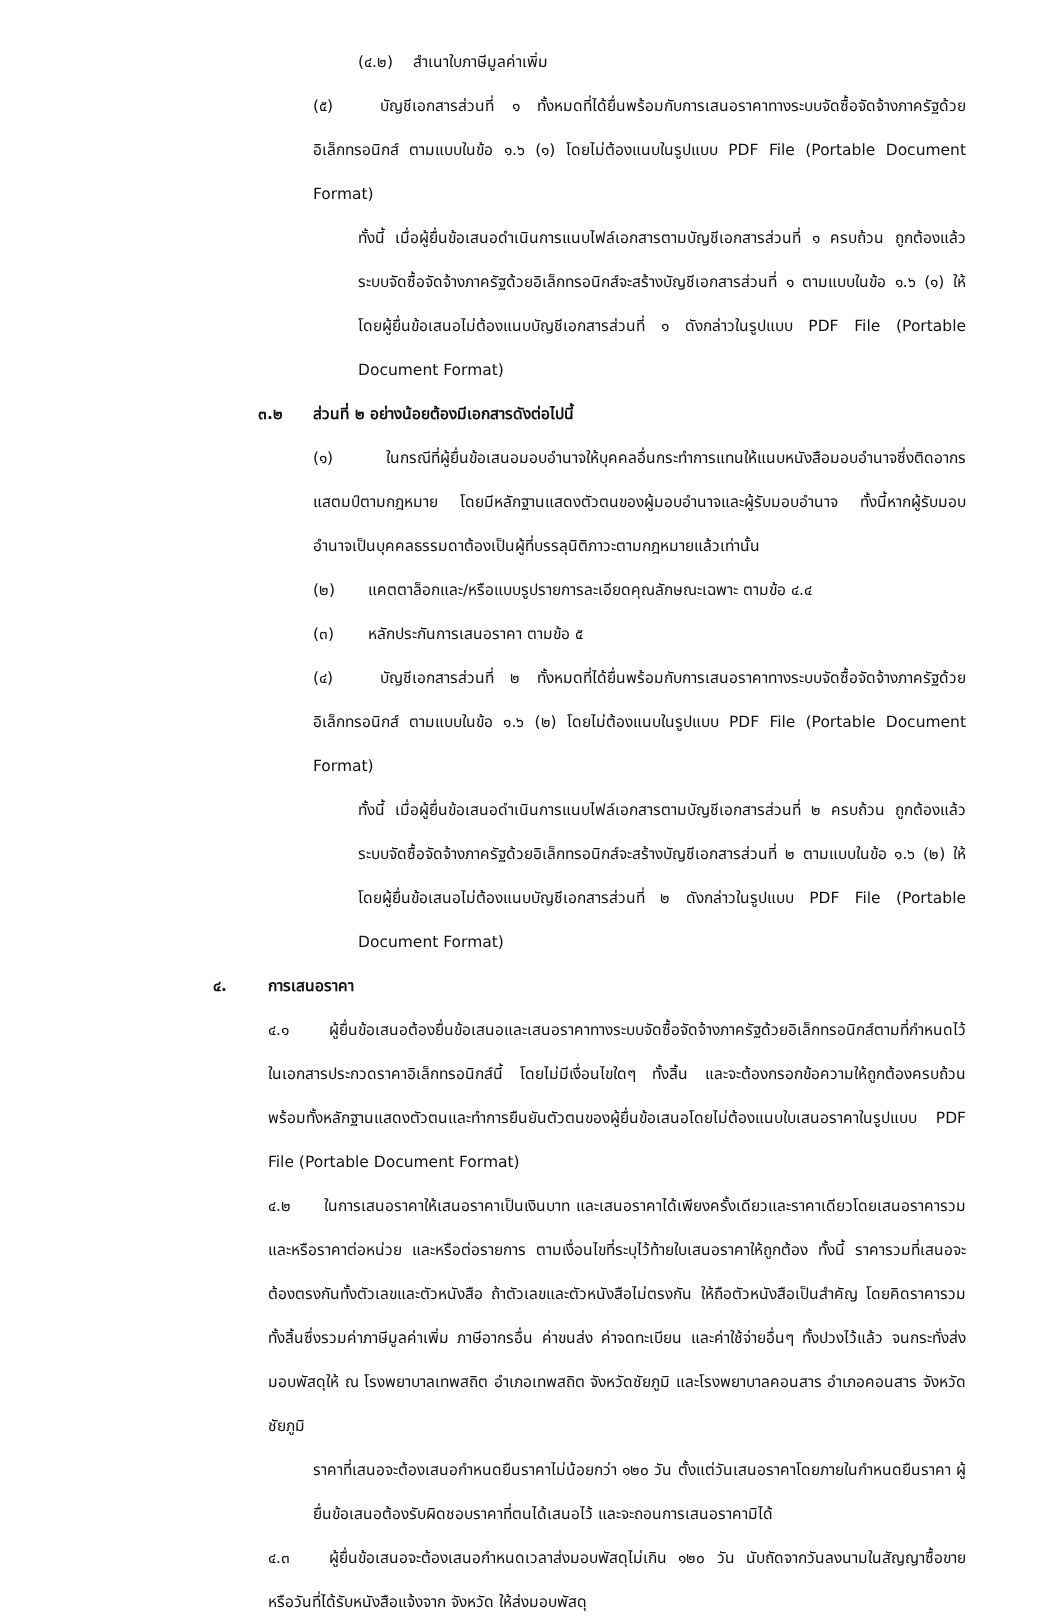(๔.๒) สำเนาใบภาษีมูลค่าเพิ่ม
(๕) บัญชีเอกสารส่วนที่ ๑ ทั้งหมดที่ได้ยื่นพร้อมกับการเสนอราคาทางระบบจัดซื้อจัดจ้างภาครัฐด้วยอิเล็กทรอนิกส์ ตามแบบในข้อ ๑.๖ (๑) โดยไม่ต้องแนบในรูปแบบ PDF File (Portable Document Format)
ทั้งนี้ เมื่อผู้ยื่นข้อเสนอดำเนินการแนบไฟล์เอกสารตามบัญชีเอกสารส่วนที่ ๑ ครบถ้วน ถูกต้องแล้ว ระบบจัดซื้อจัดจ้างภาครัฐด้วยอิเล็กทรอนิกส์จะสร้างบัญชีเอกสารส่วนที่ ๑ ตามแบบในข้อ ๑.๖ (๑) ให้โดยผู้ยื่นข้อเสนอไม่ต้องแนบบัญชีเอกสารส่วนที่ ๑ ดังกล่าวในรูปแบบ PDF File (Portable Document Format)
๓.๒ ส่วนที่ ๒ อย่างน้อยต้องมีเอกสารดังต่อไปนี้
(๑) ในกรณีที่ผู้ยื่นข้อเสนอมอบอำนาจให้บุคคลอื่นกระทำการแทนให้แนบหนังสือมอบอำนาจซึ่งติดอากรแสตมป์ตามกฎหมาย โดยมีหลักฐานแสดงตัวตนของผู้มอบอำนาจและผู้รับมอบอำนาจ ทั้งนี้หากผู้รับมอบอำนาจเป็นบุคคลธรรมดาต้องเป็นผู้ที่บรรลุนิติภาวะตามกฎหมายแล้วเท่านั้น
(๒) แคตตาล็อกและ/หรือแบบรูปรายการละเอียดคุณลักษณะเฉพาะ ตามข้อ ๔.๔
(๓) หลักประกันการเสนอราคา ตามข้อ ๕
(๔) บัญชีเอกสารส่วนที่ ๒ ทั้งหมดที่ได้ยื่นพร้อมกับการเสนอราคาทางระบบจัดซื้อจัดจ้างภาครัฐด้วยอิเล็กทรอนิกส์ ตามแบบในข้อ ๑.๖ (๒) โดยไม่ต้องแนบในรูปแบบ PDF File (Portable Document Format)
ทั้งนี้ เมื่อผู้ยื่นข้อเสนอดำเนินการแนบไฟล์เอกสารตามบัญชีเอกสารส่วนที่ ๒ ครบถ้วน ถูกต้องแล้ว ระบบจัดซื้อจัดจ้างภาครัฐด้วยอิเล็กทรอนิกส์จะสร้างบัญชีเอกสารส่วนที่ ๒ ตามแบบในข้อ ๑.๖ (๒) ให้โดยผู้ยื่นข้อเสนอไม่ต้องแนบบัญชีเอกสารส่วนที่ ๒ ดังกล่าวในรูปแบบ PDF File (Portable Document Format)
๔. การเสนอราคา
๔.๑ ผู้ยื่นข้อเสนอต้องยื่นข้อเสนอและเสนอราคาทางระบบจัดซื้อจัดจ้างภาครัฐด้วยอิเล็กทรอนิกส์ตามที่กำหนดไว้ในเอกสารประกวดราคาอิเล็กทรอนิกส์นี้ โดยไม่มีเงื่อนไขใดๆ ทั้งสิ้น และจะต้องกรอกข้อความให้ถูกต้องครบถ้วน พร้อมทั้งหลักฐานแสดงตัวตนและทำการยืนยันตัวตนของผู้ยื่นข้อเสนอโดยไม่ต้องแนบใบเสนอราคาในรูปแบบ PDF File (Portable Document Format)
๔.๒ ในการเสนอราคาให้เสนอราคาเป็นเงินบาท และเสนอราคาได้เพียงครั้งเดียวและราคาเดียวโดยเสนอราคารวม และหรือราคาต่อหน่วย และหรือต่อรายการ ตามเงื่อนไขที่ระบุไว้ท้ายใบเสนอราคาให้ถูกต้อง ทั้งนี้ ราคารวมที่เสนอจะต้องตรงกันทั้งตัวเลขและตัวหนังสือ ถ้าตัวเลขและตัวหนังสือไม่ตรงกัน ให้ถือตัวหนังสือเป็นสำคัญ โดยคิดราคารวมทั้งสิ้นซึ่งรวมค่าภาษีมูลค่าเพิ่ม ภาษีอากรอื่น ค่าขนส่ง ค่าจดทะเบียน และค่าใช้จ่ายอื่นๆ ทั้งปวงไว้แล้ว จนกระทั่งส่งมอบพัสดุให้ ณ โรงพยาบาลเทพสถิต อำเภอเทพสถิต จังหวัดชัยภูมิ และโรงพยาบาลคอนสาร อำเภอคอนสาร จังหวัดชัยภูมิ
ราคาที่เสนอจะต้องเสนอกำหนดยืนราคาไม่น้อยกว่า ๑๒๐ วัน ตั้งแต่วันเสนอราคาโดยภายในกำหนดยืนราคา ผู้ยื่นข้อเสนอต้องรับผิดชอบราคาที่ตนได้เสนอไว้ และจะถอนการเสนอราคามิได้
๔.๓ ผู้ยื่นข้อเสนอจะต้องเสนอกำหนดเวลาส่งมอบพัสดุไม่เกิน ๑๒๐ วัน นับถัดจากวันลงนามในสัญญาซื้อขาย หรือวันที่ได้รับหนังสือแจ้งจาก จังหวัด ให้ส่งมอบพัสดุ